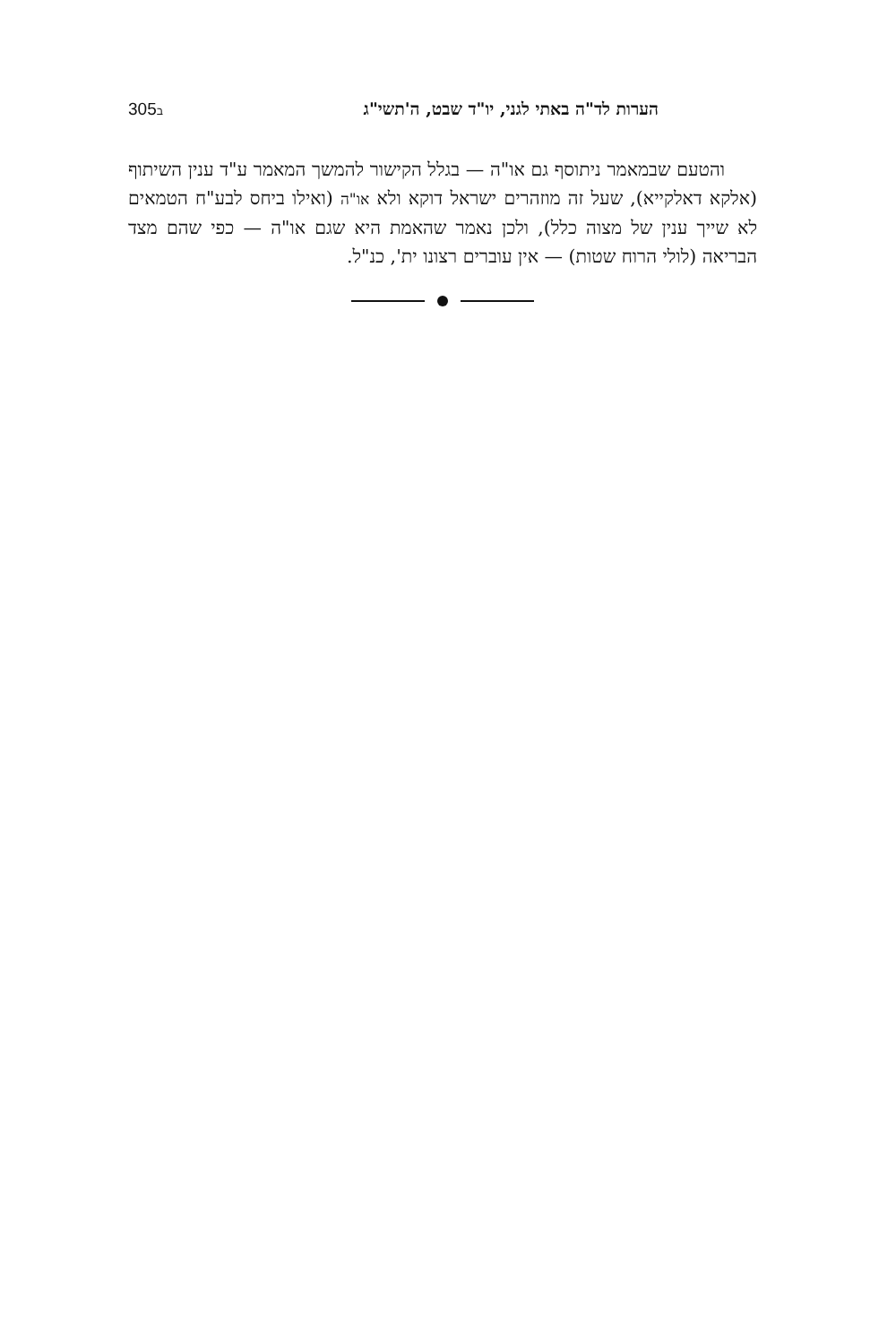הערות לד"ה באתי לגני, יו"ד שבט, ה'תשי"ג 305ב
והטעם שבמאמר ניתוסף גם או"ה — בגלל הקישור להמשך המאמר ע"ד ענין השיתוף (אלקא דאלקייא), שעל זה מוזהרים ישראל דוקא ולא או"ה (ואילו ביחס לבע"ח הטמאים לא שייך ענין של מצוה כלל), ולכן נאמר שהאמת היא שגם או"ה — כפי שהם מצד הבריאה (לולי הרוח שטות) — אין עוברים רצונו ית', כנ"ל.